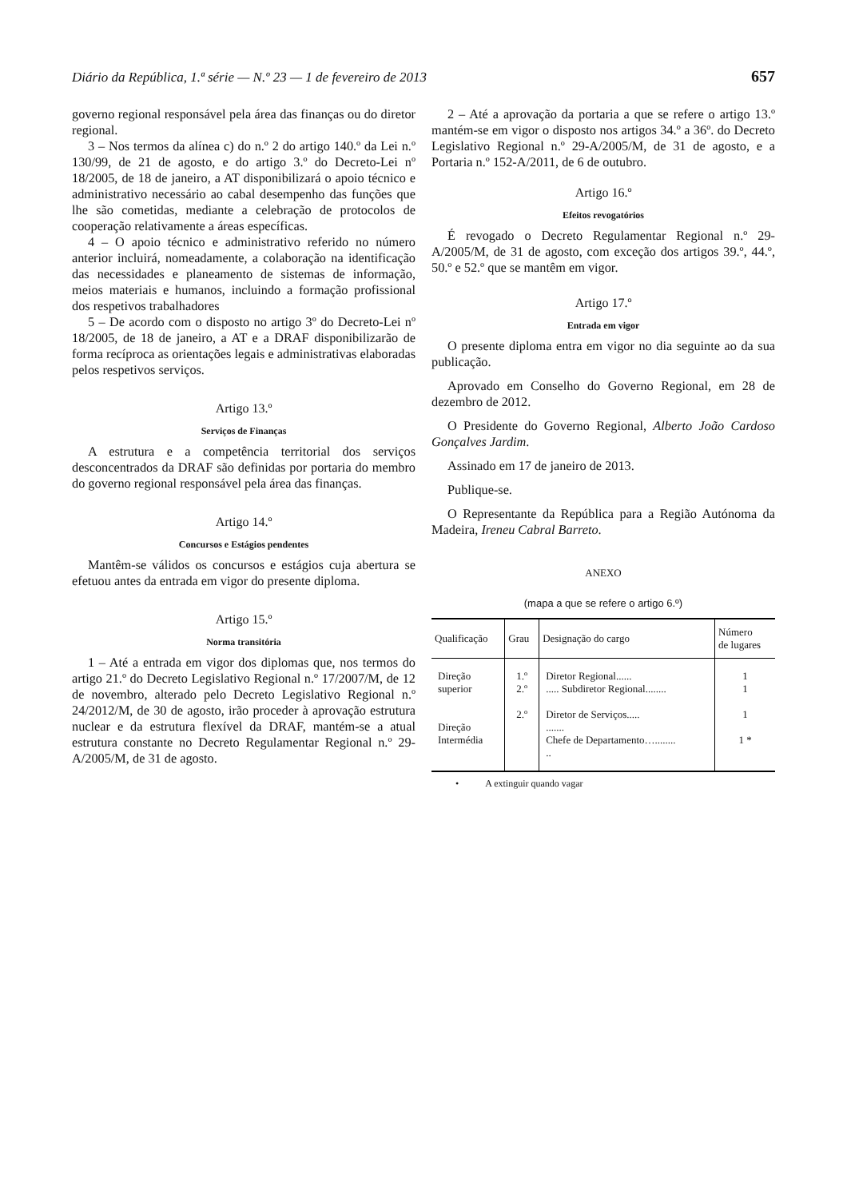Diário da República, 1.ª série — N.º 23 — 1 de fevereiro de 2013 657
governo regional responsável pela área das finanças ou do diretor regional.
3 – Nos termos da alínea c) do n.º 2 do artigo 140.º da Lei n.º 130/99, de 21 de agosto, e do artigo 3.º do Decreto-Lei nº 18/2005, de 18 de janeiro, a AT disponibilizará o apoio técnico e administrativo necessário ao cabal desempenho das funções que lhe são cometidas, mediante a celebração de protocolos de cooperação relativamente a áreas específicas.
4 – O apoio técnico e administrativo referido no número anterior incluirá, nomeadamente, a colaboração na identificação das necessidades e planeamento de sistemas de informação, meios materiais e humanos, incluindo a formação profissional dos respetivos trabalhadores
5 – De acordo com o disposto no artigo 3º do Decreto-Lei nº 18/2005, de 18 de janeiro, a AT e a DRAF disponibilizarão de forma recíproca as orientações legais e administrativas elaboradas pelos respetivos serviços.
Artigo 13.º
Serviços de Finanças
A estrutura e a competência territorial dos serviços desconcentrados da DRAF são definidas por portaria do membro do governo regional responsável pela área das finanças.
Artigo 14.º
Concursos e Estágios pendentes
Mantêm-se válidos os concursos e estágios cuja abertura se efetuou antes da entrada em vigor do presente diploma.
Artigo 15.º
Norma transitória
1 – Até a entrada em vigor dos diplomas que, nos termos do artigo 21.º do Decreto Legislativo Regional n.º 17/2007/M, de 12 de novembro, alterado pelo Decreto Legislativo Regional n.º 24/2012/M, de 30 de agosto, irão proceder à aprovação estrutura nuclear e da estrutura flexível da DRAF, mantém-se a atual estrutura constante no Decreto Regulamentar Regional n.º 29-A/2005/M, de 31 de agosto.
2 – Até a aprovação da portaria a que se refere o artigo 13.º mantém-se em vigor o disposto nos artigos 34.º a 36º. do Decreto Legislativo Regional n.º 29-A/2005/M, de 31 de agosto, e a Portaria n.º 152-A/2011, de 6 de outubro.
Artigo 16.º
Efeitos revogatórios
É revogado o Decreto Regulamentar Regional n.º 29-A/2005/M, de 31 de agosto, com exceção dos artigos 39.º, 44.º, 50.º e 52.º que se mantêm em vigor.
Artigo 17.º
Entrada em vigor
O presente diploma entra em vigor no dia seguinte ao da sua publicação.
Aprovado em Conselho do Governo Regional, em 28 de dezembro de 2012.
O Presidente do Governo Regional, Alberto João Cardoso Gonçalves Jardim.
Assinado em 17 de janeiro de 2013.
Publique-se.
O Representante da República para a Região Autónoma da Madeira, Ireneu Cabral Barreto.
ANEXO
(mapa a que se refere o artigo 6.º)
| Qualificação | Grau | Designação do cargo | Número de lugares |
| --- | --- | --- | --- |
| Direção superior Direção Intermédia | 1.º 2.º 2.º | Diretor Regional...... ..... Subdiretor Regional........ Diretor de Serviços..... ....... Chefe de Departamento…........ .. | 1 1 1 1 * |
• A extinguir quando vagar